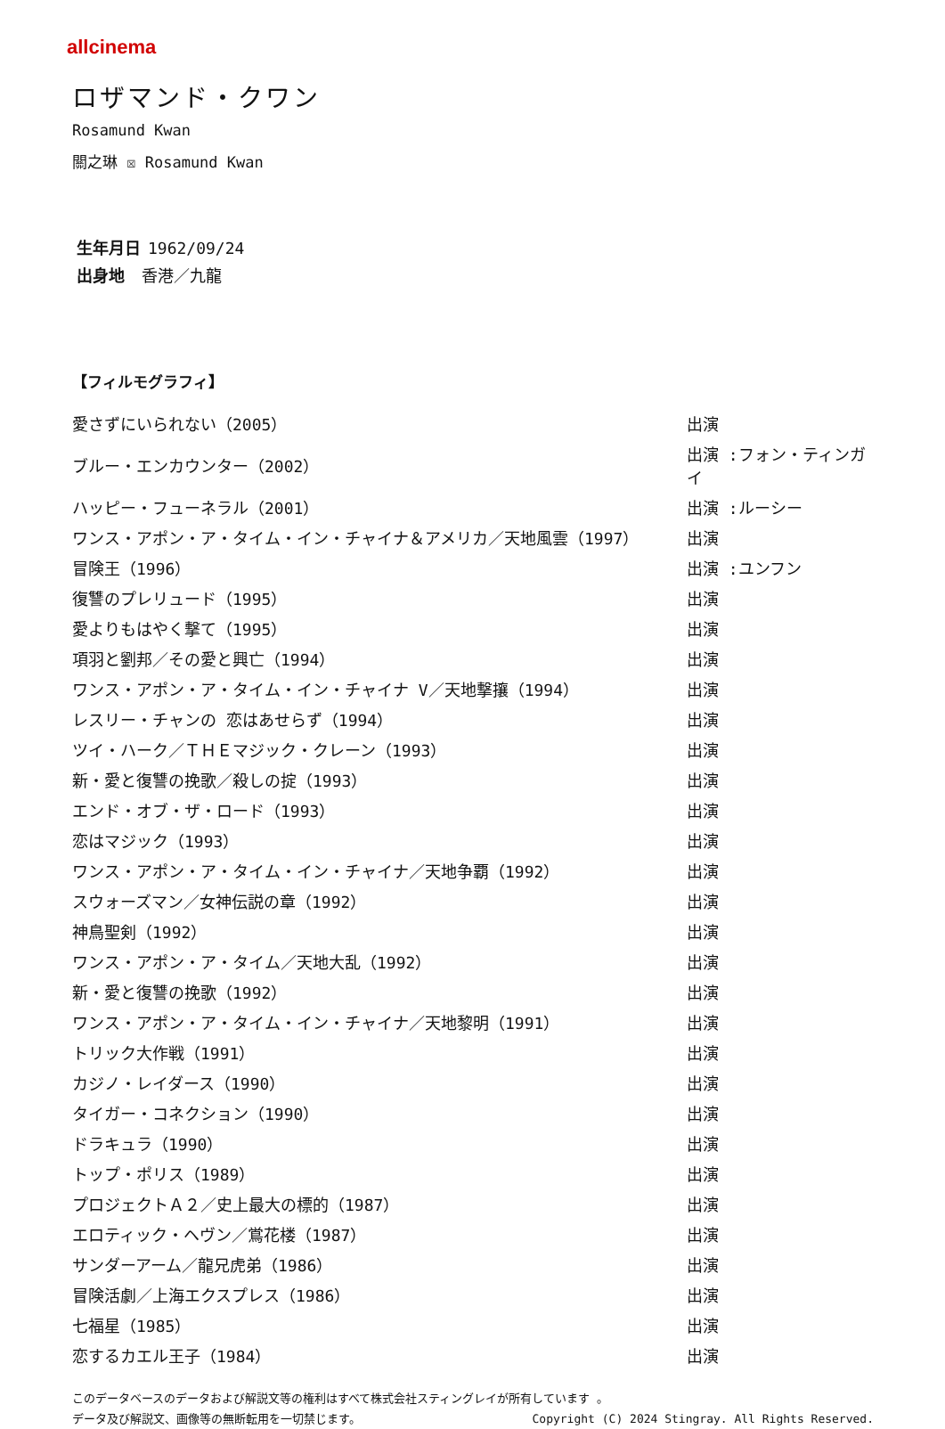allcinema
ロザマンド・クワン
Rosamund Kwan
關之琳 ☒ Rosamund Kwan
生年月日 1962/09/24
出身地 香港／九龍
【フィルモグラフィ】
| 愛さずにいられない（2005） | 出演 |
| ブルー・エンカウンター（2002） | 出演 :フォン・ティンガイ |
| ハッピー・フューネラル（2001） | 出演 :ルーシー |
| ワンス・アポン・ア・タイム・イン・チャイナ＆アメリカ／天地風雲（1997） | 出演 |
| 冒険王（1996） | 出演 :ユンフン |
| 復讐のプレリュード（1995） | 出演 |
| 愛よりもはやく撃て（1995） | 出演 |
| 項羽と劉邦／その愛と興亡（1994） | 出演 |
| ワンス・アポン・ア・タイム・イン・チャイナ V／天地撃攘（1994） | 出演 |
| レスリー・チャンの 恋はあせらず（1994） | 出演 |
| ツイ・ハーク／ＴＨＥマジック・クレーン（1993） | 出演 |
| 新・愛と復讐の挽歌／殺しの掟（1993） | 出演 |
| エンド・オブ・ザ・ロード（1993） | 出演 |
| 恋はマジック（1993） | 出演 |
| ワンス・アポン・ア・タイム・イン・チャイナ／天地争覇（1992） | 出演 |
| スウォーズマン／女神伝説の章（1992） | 出演 |
| 神鳥聖剣（1992） | 出演 |
| ワンス・アポン・ア・タイム／天地大乱（1992） | 出演 |
| 新・愛と復讐の挽歌（1992） | 出演 |
| ワンス・アポン・ア・タイム・イン・チャイナ／天地黎明（1991） | 出演 |
| トリック大作戦（1991） | 出演 |
| カジノ・レイダース（1990） | 出演 |
| タイガー・コネクション（1990） | 出演 |
| ドラキュラ（1990） | 出演 |
| トップ・ポリス（1989） | 出演 |
| プロジェクトＡ２／史上最大の標的（1987） | 出演 |
| エロティック・ヘヴン／鴬花楼（1987） | 出演 |
| サンダーアーム／龍兄虎弟（1986） | 出演 |
| 冒険活劇／上海エクスプレス（1986） | 出演 |
| 七福星（1985） | 出演 |
| 恋するカエル王子（1984） | 出演 |
このデータベースのデータおよび解説文等の権利はすべて株式会社スティングレイが所有しています 。
データ及び解説文、画像等の無断転用を一切禁じます。 Copyright (C) 2024 Stingray. All Rights Reserved.